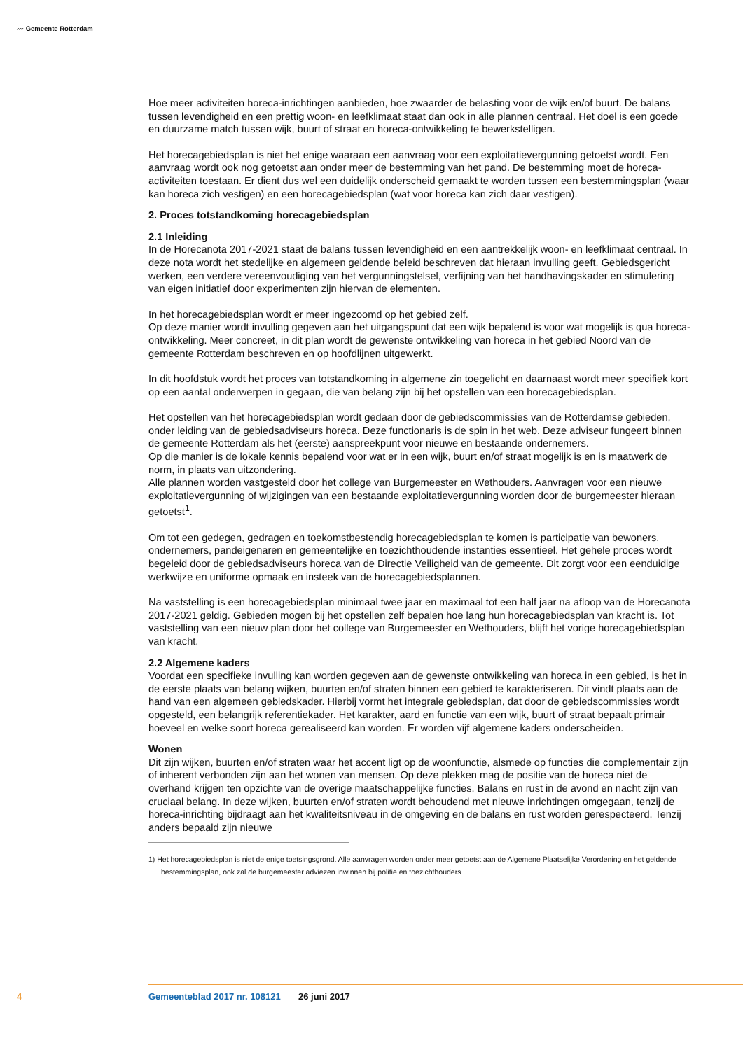〰 Gemeente Rotterdam
Hoe meer activiteiten horeca-inrichtingen aanbieden, hoe zwaarder de belasting voor de wijk en/of buurt. De balans tussen levendigheid en een prettig woon- en leefklimaat staat dan ook in alle plannen centraal. Het doel is een goede en duurzame match tussen wijk, buurt of straat en horeca-ontwikkeling te bewerkstelligen.
Het horecagebiedsplan is niet het enige waaraan een aanvraag voor een exploitatievergunning getoetst wordt. Een aanvraag wordt ook nog getoetst aan onder meer de bestemming van het pand. De bestemming moet de horeca-activiteiten toestaan. Er dient dus wel een duidelijk onderscheid gemaakt te worden tussen een bestemmingsplan (waar kan horeca zich vestigen) en een horecagebiedsplan (wat voor horeca kan zich daar vestigen).
2. Proces totstandkoming horecagebiedsplan
2.1 Inleiding
In de Horecanota 2017-2021 staat de balans tussen levendigheid en een aantrekkelijk woon- en leefklimaat centraal. In deze nota wordt het stedelijke en algemeen geldende beleid beschreven dat hieraan invulling geeft. Gebiedsgericht werken, een verdere vereenvoudiging van het vergunningstelsel, verfijning van het handhavingskader en stimulering van eigen initiatief door experimenten zijn hiervan de elementen.
In het horecagebiedsplan wordt er meer ingezoomd op het gebied zelf.
Op deze manier wordt invulling gegeven aan het uitgangspunt dat een wijk bepalend is voor wat mogelijk is qua horeca-ontwikkeling. Meer concreet, in dit plan wordt de gewenste ontwikkeling van horeca in het gebied Noord van de gemeente Rotterdam beschreven en op hoofdlijnen uitgewerkt.
In dit hoofdstuk wordt het proces van totstandkoming in algemene zin toegelicht en daarnaast wordt meer specifiek kort op een aantal onderwerpen in gegaan, die van belang zijn bij het opstellen van een horecagebiedsplan.
Het opstellen van het horecagebiedsplan wordt gedaan door de gebiedscommissies van de Rotterdamse gebieden, onder leiding van de gebiedsadviseurs horeca. Deze functionaris is de spin in het web. Deze adviseur fungeert binnen de gemeente Rotterdam als het (eerste) aanspreekpunt voor nieuwe en bestaande ondernemers.
Op die manier is de lokale kennis bepalend voor wat er in een wijk, buurt en/of straat mogelijk is en is maatwerk de norm, in plaats van uitzondering.
Alle plannen worden vastgesteld door het college van Burgemeester en Wethouders. Aanvragen voor een nieuwe exploitatievergunning of wijzigingen van een bestaande exploitatievergunning worden door de burgemeester hieraan getoetst<sup>1</sup>.
Om tot een gedegen, gedragen en toekomstbestendig horecagebiedsplan te komen is participatie van bewoners, ondernemers, pandeigenaren en gemeentelijke en toezichthoudende instanties essentieel. Het gehele proces wordt begeleid door de gebiedsadviseurs horeca van de Directie Veiligheid van de gemeente. Dit zorgt voor een eenduidige werkwijze en uniforme opmaak en insteek van de horecagebiedsplannen.
Na vaststelling is een horecagebiedsplan minimaal twee jaar en maximaal tot een half jaar na afloop van de Horecanota 2017-2021 geldig. Gebieden mogen bij het opstellen zelf bepalen hoe lang hun horecagebiedsplan van kracht is. Tot vaststelling van een nieuw plan door het college van Burgemeester en Wethouders, blijft het vorige horecagebiedsplan van kracht.
2.2 Algemene kaders
Voordat een specifieke invulling kan worden gegeven aan de gewenste ontwikkeling van horeca in een gebied, is het in de eerste plaats van belang wijken, buurten en/of straten binnen een gebied te karakteriseren. Dit vindt plaats aan de hand van een algemeen gebiedskader. Hierbij vormt het integrale gebiedsplan, dat door de gebiedscommissies wordt opgesteld, een belangrijk referentiekader. Het karakter, aard en functie van een wijk, buurt of straat bepaalt primair hoeveel en welke soort horeca gerealiseerd kan worden. Er worden vijf algemene kaders onderscheiden.
Wonen
Dit zijn wijken, buurten en/of straten waar het accent ligt op de woonfunctie, alsmede op functies die complementair zijn of inherent verbonden zijn aan het wonen van mensen. Op deze plekken mag de positie van de horeca niet de overhand krijgen ten opzichte van de overige maatschappelijke functies. Balans en rust in de avond en nacht zijn van cruciaal belang. In deze wijken, buurten en/of straten wordt behoudend met nieuwe inrichtingen omgegaan, tenzij de horeca-inrichting bijdraagt aan het kwaliteitsniveau in de omgeving en de balans en rust worden gerespecteerd. Tenzij anders bepaald zijn nieuwe
1) Het horecagebiedsplan is niet de enige toetsingsgrond. Alle aanvragen worden onder meer getoetst aan de Algemene Plaatselijke Verordening en het geldende bestemmingsplan, ook zal de burgemeester adviezen inwinnen bij politie en toezichthouders.
4 Gemeenteblad 2017 nr. 108121 26 juni 2017